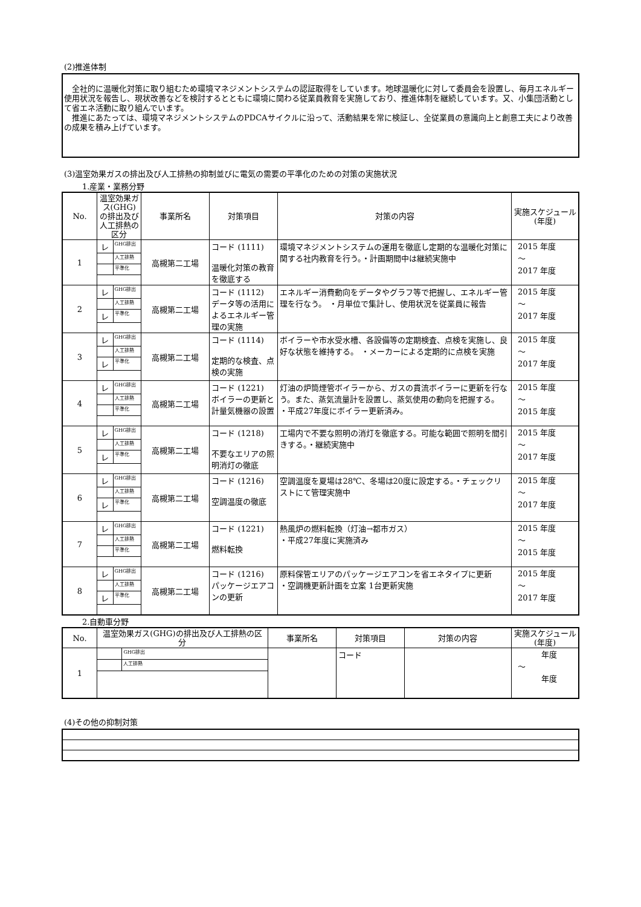(2)推進体制
　全社的に温暖化対策に取り組むため環境マネジメントシステムの認証取得をしています。地球温暖化に対して委員会を設置し、毎月エネルギー使用状況を報告し、現状改善などを検討するとともに環境に関わる従業員教育を実施しており、推進体制を継続しています。又、小集団活動として省エネ活動に取り組んでいます。
　推進にあたっては、環境マネジメントシステムのPDCAサイクルに沿って、活動結果を常に検証し、全従業員の意識向上と創意工夫により改善の成果を積み上げています。
(3)温室効果ガスの排出及び人工排熱の抑制並びに電気の需要の平準化のための対策の実施状況
1.産業・業務分野
| No. | 温室効果ガス(GHG)の排出及び人工排熱の区分 | | 事業所名 | 対策項目 | 対策の内容 | 実施スケジュール(年度) |
| --- | --- | --- | --- | --- | --- | --- |
| 1 | レ | GHG排出 | 高槻第二工場 | コード (1111) 温暖化対策の教育を徹底する | 環境マネジメントシステムの運用を徹底し定期的な温暖化対策に関する社内教育を行う。・計画期間中は継続実施中 | 2015 年度 ～ 2017 年度 |
| | | 人工排熱 | | | | |
| | | 平準化 | | | | |
| 2 | レ | GHG排出 | 高槻第二工場 | コード (1112) データ等の活用によるエネルギー管理の実施 | エネルギー消費動向をデータやグラフ等で把握し、エネルギー管理を行なう。 ・月単位で集計し、使用状況を従業員に報告 | 2015 年度 ～ 2017 年度 |
| | | 人工排熱 | | | | |
| | レ | 平準化 | | | | |
| 3 | レ | GHG排出 | 高槻第二工場 | コード (1114) 定期的な検査、点検の実施 | ボイラーや市水受水槽、各設備等の定期検査、点検を実施し、良好な状態を維持する。 ・メーカーによる定期的に点検を実施 | 2015 年度 ～ 2017 年度 |
| | | 人工排熱 | | | | |
| | レ | 平準化 | | | | |
| 4 | レ | GHG排出 | 高槻第二工場 | コード (1221) ボイラーの更新と計量気機器の設置 | 灯油の炉筒煙管ボイラーから、ガスの貫流ボイラーに更新を行なう。また、蒸気流量計を設置し、蒸気使用の動向を把握する。 ・平成27年度にボイラー更新済み。 | 2015 年度 ～ 2015 年度 |
| | | 人工排熱 | | | | |
| | | 平準化 | | | | |
| 5 | レ | GHG排出 | 高槻第二工場 | コード (1218) 不要なエリアの照明消灯の徹底 | 工場内で不要な照明の消灯を徹底する。可能な範囲で照明を間引きする。・継続実施中 | 2015 年度 ～ 2017 年度 |
| | | 人工排熱 | | | | |
| | レ | 平準化 | | | | |
| 6 | レ | GHG排出 | 高槻第二工場 | コード (1216) 空調温度の徹底 | 空調温度を夏場は28℃、冬場は20度に設定する。・チェックリストにて管理実施中 | 2015 年度 ～ 2017 年度 |
| | | 人工排熱 | | | | |
| | レ | 平準化 | | | | |
| 7 | レ | GHG排出 | 高槻第二工場 | コード (1221) 燃料転換 | 熱風炉の燃料転換（灯油→都市ガス） ・平成27年度に実施済み | 2015 年度 ～ 2015 年度 |
| | | 人工排熱 | | | | |
| | | 平準化 | | | | |
| 8 | レ | GHG排出 | 高槻第二工場 | コード (1216) パッケージエアコンの更新 | 原料保管エリアのパッケージエアコンを省エネタイプに更新 ・空調機更新計画を立案 1台更新実施 | 2015 年度 ～ 2017 年度 |
| | | 人工排熱 | | | | |
| | レ | 平準化 | | | | |
2.自動車分野
| No. | 温室効果ガス(GHG)の排出及び人工排熱の区分 | | 事業所名 | 対策項目 | 対策の内容 | 実施スケジュール(年度) |
| --- | --- | --- | --- | --- | --- | --- |
| 1 | | GHG排出 | | コード | | 年度 ～ 年度 |
| | | 人工排熱 | | | | |
(4)その他の抑制対策